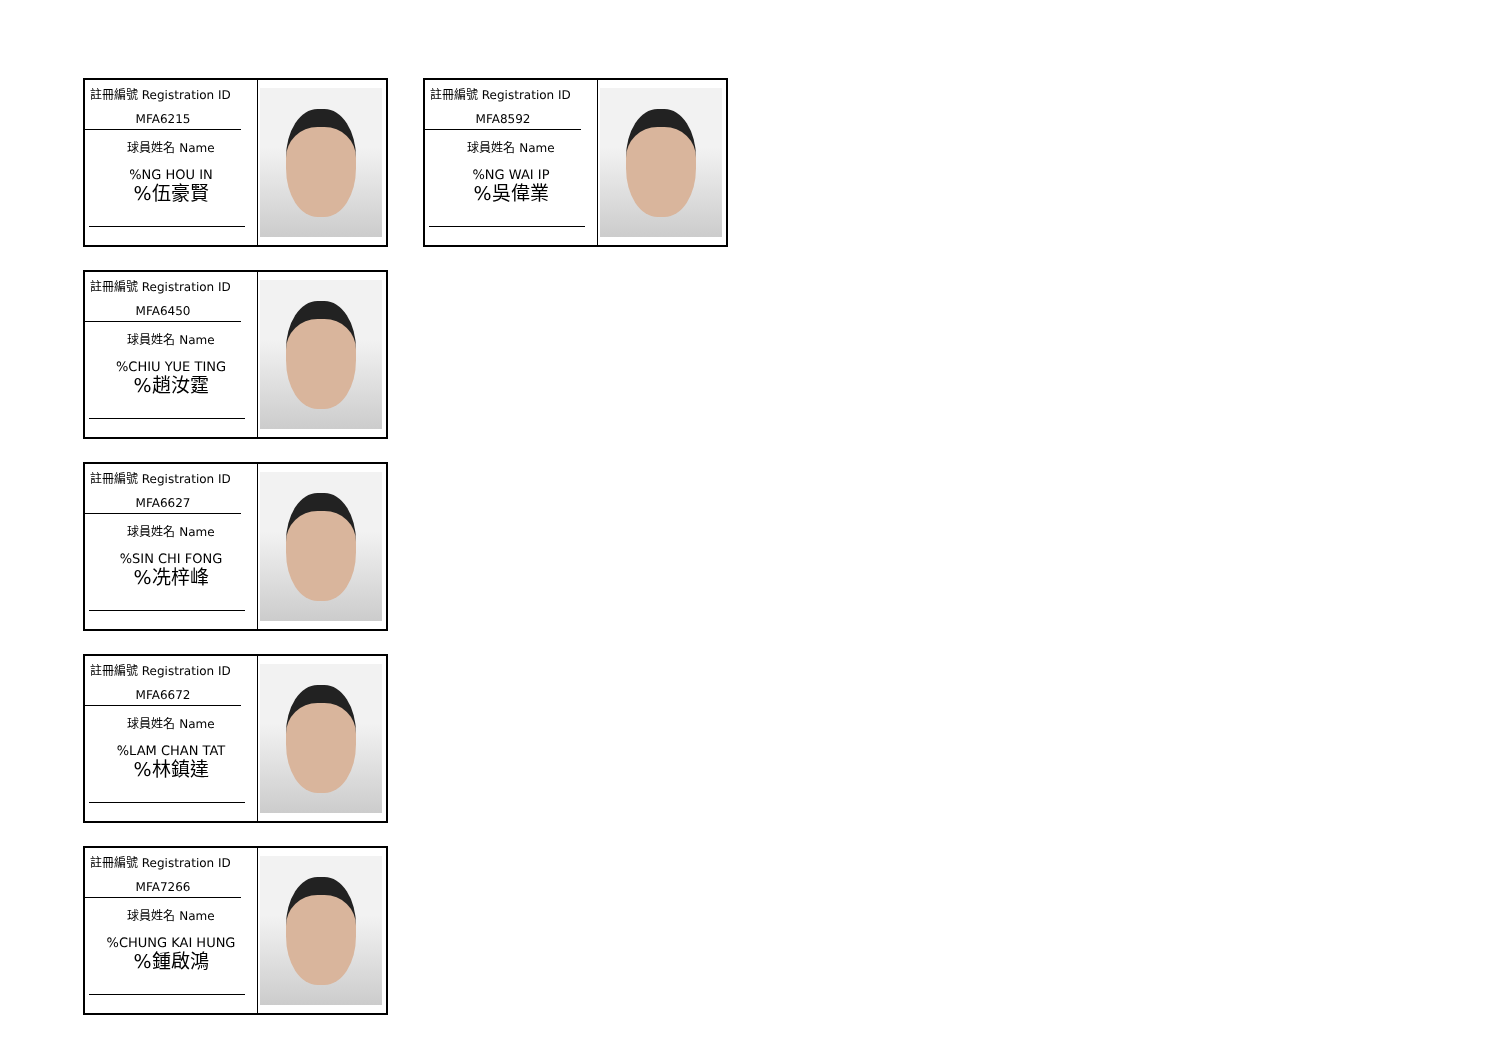註冊編號 Registration ID
MFA6215
球員姓名 Name
%NG HOU IN
%伍豪賢
註冊編號 Registration ID
MFA6450
球員姓名 Name
%CHIU YUE TING
%趙汝霆
註冊編號 Registration ID
MFA6627
球員姓名 Name
%SIN CHI FONG
%冼梓峰
註冊編號 Registration ID
MFA6672
球員姓名 Name
%LAM CHAN TAT
%林鎮達
註冊編號 Registration ID
MFA7266
球員姓名 Name
%CHUNG KAI HUNG
%鍾啟鴻
註冊編號 Registration ID
MFA8592
球員姓名 Name
%NG WAI IP
%吳偉業